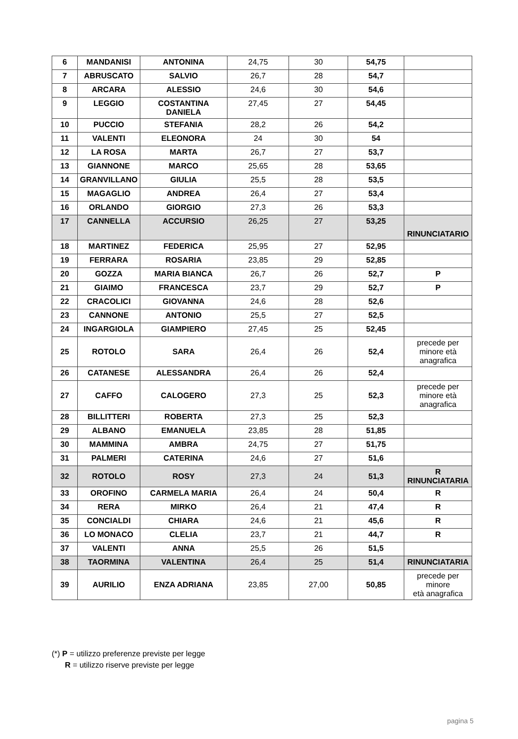| 6 | MANDANISI | ANTONINA | 24,75 | 30 | 54,75 | |
| 7 | ABRUSCATO | SALVIO | 26,7 | 28 | 54,7 | |
| 8 | ARCARA | ALESSIO | 24,6 | 30 | 54,6 | |
| 9 | LEGGIO | COSTANTINA DANIELA | 27,45 | 27 | 54,45 | |
| 10 | PUCCIO | STEFANIA | 28,2 | 26 | 54,2 | |
| 11 | VALENTI | ELEONORA | 24 | 30 | 54 | |
| 12 | LA ROSA | MARTA | 26,7 | 27 | 53,7 | |
| 13 | GIANNONE | MARCO | 25,65 | 28 | 53,65 | |
| 14 | GRANVILLANO | GIULIA | 25,5 | 28 | 53,5 | |
| 15 | MAGAGLIO | ANDREA | 26,4 | 27 | 53,4 | |
| 16 | ORLANDO | GIORGIO | 27,3 | 26 | 53,3 | |
| 17 | CANNELLA | ACCURSIO | 26,25 | 27 | 53,25 | RINUNCIATARIO |
| 18 | MARTINEZ | FEDERICA | 25,95 | 27 | 52,95 | |
| 19 | FERRARA | ROSARIA | 23,85 | 29 | 52,85 | |
| 20 | GOZZA | MARIA BIANCA | 26,7 | 26 | 52,7 | P |
| 21 | GIAIMO | FRANCESCA | 23,7 | 29 | 52,7 | P |
| 22 | CRACOLICI | GIOVANNA | 24,6 | 28 | 52,6 | |
| 23 | CANNONE | ANTONIO | 25,5 | 27 | 52,5 | |
| 24 | INGARGIOLA | GIAMPIERO | 27,45 | 25 | 52,45 | |
| 25 | ROTOLO | SARA | 26,4 | 26 | 52,4 | precede per minore età anagrafica |
| 26 | CATANESE | ALESSANDRA | 26,4 | 26 | 52,4 | |
| 27 | CAFFO | CALOGERO | 27,3 | 25 | 52,3 | precede per minore età anagrafica |
| 28 | BILLITTERI | ROBERTA | 27,3 | 25 | 52,3 | |
| 29 | ALBANO | EMANUELA | 23,85 | 28 | 51,85 | |
| 30 | MAMMINA | AMBRA | 24,75 | 27 | 51,75 | |
| 31 | PALMERI | CATERINA | 24,6 | 27 | 51,6 | |
| 32 | ROTOLO | ROSY | 27,3 | 24 | 51,3 | R RINUNCIATARIA |
| 33 | OROFINO | CARMELA MARIA | 26,4 | 24 | 50,4 | R |
| 34 | RERA | MIRKO | 26,4 | 21 | 47,4 | R |
| 35 | CONCIALDI | CHIARA | 24,6 | 21 | 45,6 | R |
| 36 | LO MONACO | CLELIA | 23,7 | 21 | 44,7 | R |
| 37 | VALENTI | ANNA | 25,5 | 26 | 51,5 | |
| 38 | TAORMINA | VALENTINA | 26,4 | 25 | 51,4 | RINUNCIATARIA |
| 39 | AURILIO | ENZA ADRIANA | 23,85 | 27,00 | 50,85 | precede per minore età anagrafica |
(*) P = utilizzo preferenze previste per legge
R = utilizzo riserve previste per legge
pagina 5